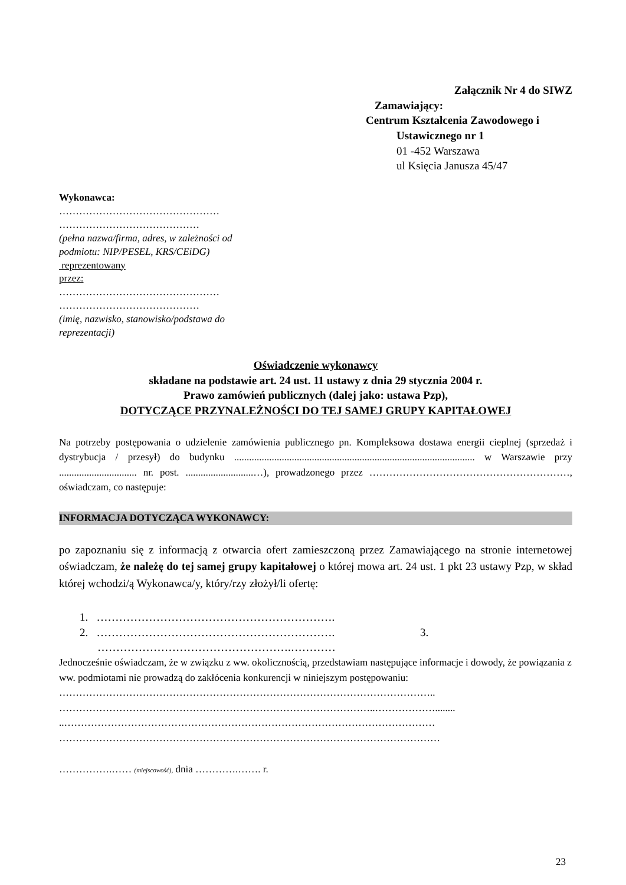Załącznik Nr 4 do SIWZ
Zamawiający:
Centrum Kształcenia Zawodowego i
Ustawicznego nr 1
01 -452 Warszawa
ul Księcia Janusza 45/47
Wykonawca:
…………………………………………
……………………………………
(pełna nazwa/firma, adres, w zależności od podmiotu: NIP/PESEL, KRS/CEiDG)
reprezentowany
przez:
…………………………………………
……………………………………
(imię, nazwisko, stanowisko/podstawa do reprezentacji)
Oświadczenie wykonawcy
składane na podstawie art. 24 ust. 11 ustawy z dnia 29 stycznia 2004 r.
Prawo zamówień publicznych (dalej jako: ustawa Pzp),
DOTYCZĄCE PRZYNALEŻNOŚCI DO TEJ SAMEJ GRUPY KAPITAŁOWEJ
Na potrzeby postępowania o udzielenie zamówienia publicznego pn. Kompleksowa dostawa energii cieplnej (sprzedaż i dystrybucja / przesył) do budynku ................................................................................................ w Warszawie przy ............................... nr. post. ...........................…), prowadzonego przez ……………………………………………………, oświadczam, co następuje:
INFORMACJA DOTYCZĄCA WYKONAWCY:
po zapoznaniu się z informacją z otwarcia ofert zamieszczoną przez Zamawiającego na stronie internetowej oświadczam, że należę do tej samej grupy kapitałowej o której mowa art. 24 ust. 1 pkt 23 ustawy Pzp, w skład której wchodzi/ą Wykonawca/y, który/rzy złożył/li ofertę:
1. ……………………………………………………….
2. ………………………………………………………. 3.
…………………………………………….…………
Jednocześnie oświadczam, że w związku z ww. okolicznością, przedstawiam następujące informacje i dowody, że powiązania z ww. podmiotami nie prowadzą do zakłócenia konkurencji w niniejszym postępowaniu:
…………………………………………………………………………………………………..
…………………………………………………………………………………..………………........
..…………………………………………………………………………………………………
……………………………………………………………………………………………………
…………….…… (miejscowość), dnia ………….……. r.
23